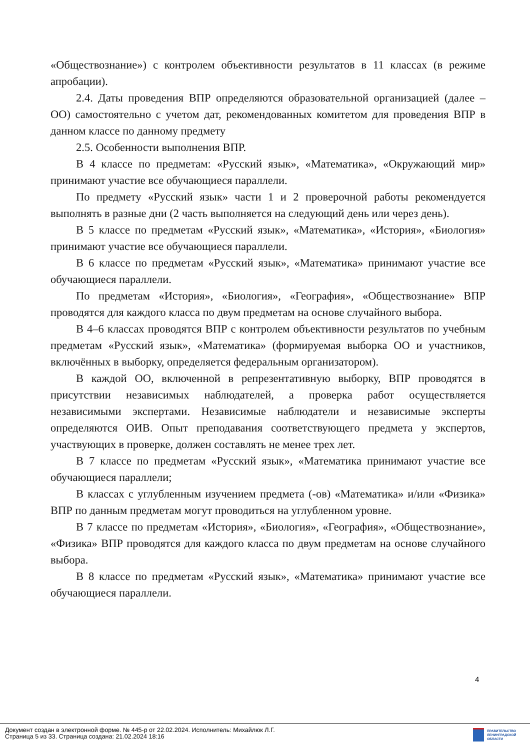«Обществознание») с контролем объективности результатов в 11 классах (в режиме апробации).
2.4. Даты проведения ВПР определяются образовательной организацией (далее – ОО) самостоятельно с учетом дат, рекомендованных комитетом для проведения ВПР в данном классе по данному предмету
2.5. Особенности выполнения ВПР.
В 4 классе по предметам: «Русский язык», «Математика», «Окружающий мир» принимают участие все обучающиеся параллели.
По предмету «Русский язык» части 1 и 2 проверочной работы рекомендуется выполнять в разные дни (2 часть выполняется на следующий день или через день).
В 5 классе по предметам «Русский язык», «Математика», «История», «Биология» принимают участие все обучающиеся параллели.
В 6 классе по предметам «Русский язык», «Математика» принимают участие все обучающиеся параллели.
По предметам «История», «Биология», «География», «Обществознание» ВПР проводятся для каждого класса по двум предметам на основе случайного выбора.
В 4–6 классах проводятся ВПР с контролем объективности результатов по учебным предметам «Русский язык», «Математика» (формируемая выборка ОО и участников, включённых в выборку, определяется федеральным организатором).
В каждой ОО, включенной в репрезентативную выборку, ВПР проводятся в присутствии независимых наблюдателей, а проверка работ осуществляется независимыми экспертами. Независимые наблюдатели и независимые эксперты определяются ОИВ. Опыт преподавания соответствующего предмета у экспертов, участвующих в проверке, должен составлять не менее трех лет.
В 7 классе по предметам «Русский язык», «Математика принимают участие все обучающиеся параллели;
В классах с углубленным изучением предмета (-ов) «Математика» и/или «Физика» ВПР по данным предметам могут проводиться на углубленном уровне.
В 7 классе по предметам «История», «Биология», «География», «Обществознание», «Физика» ВПР проводятся для каждого класса по двум предметам на основе случайного выбора.
В 8 классе по предметам «Русский язык», «Математика» принимают участие все обучающиеся параллели.
4
Документ создан в электронной форме. № 445-р от 22.02.2024. Исполнитель: Михайлюк Л.Г.
Страница 5 из 33. Страница создана: 21.02.2024 18:16
ПРАВИТЕЛЬСТВО
ЛЕНИНГРАДСКОЙ
ОБЛАСТИ